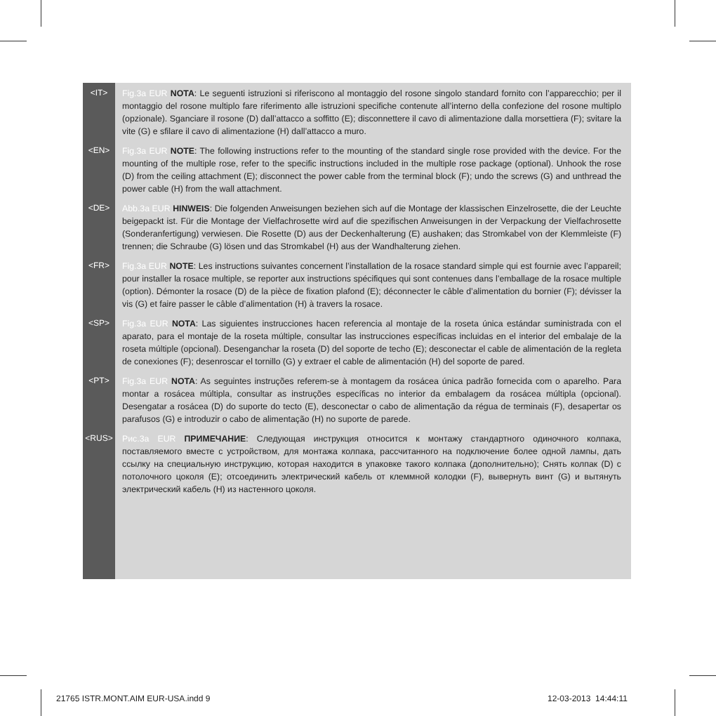<IT>
Fig.3a EUR NOTA: Le seguenti istruzioni si riferiscono al montaggio del rosone singolo standard fornito con l’apparecchio; per il montaggio del rosone multiplo fare riferimento alle istruzioni specifiche contenute all’interno della confezione del rosone multiplo (opzionale). Sganciare il rosone (D) dall’attacco a soffitto (E); disconnettere il cavo di alimentazione dalla morsettiera (F); svitare la vite (G) e sfilare il cavo di alimentazione (H) dall’attacco a muro.
<EN>
Fig.3a EUR NOTE: The following instructions refer to the mounting of the standard single rose provided with the device. For the mounting of the multiple rose, refer to the specific instructions included in the multiple rose package (optional). Unhook the rose (D) from the ceiling attachment (E); disconnect the power cable from the terminal block (F); undo the screws (G) and unthread the power cable (H) from the wall attachment.
<DE>
Abb.3a EUR HINWEIS: Die folgenden Anweisungen beziehen sich auf die Montage der klassischen Einzelrosette, die der Leuchte beigepackt ist. Für die Montage der Vielfachrosette wird auf die spezifischen Anweisungen in der Verpackung der Vielfachrosette (Sonderanfertigung) verwiesen. Die Rosette (D) aus der Deckenhalterung (E) aushaken; das Stromkabel von der Klemmleiste (F) trennen; die Schraube (G) lösen und das Stromkabel (H) aus der Wandhalterung ziehen.
<FR>
Fig.3a EUR NOTE: Les instructions suivantes concernent l’installation de la rosace standard simple qui est fournie avec l’appareil; pour installer la rosace multiple, se reporter aux instructions spécifiques qui sont contenues dans l’emballage de la rosace multiple (option). Démonter la rosace (D) de la pièce de fixation plafond (E); déconnecter le câble d’alimentation du bornier (F); dévisser la vis (G) et faire passer le câble d’alimentation (H) à travers la rosace.
<SP>
Fig.3a EUR NOTA: Las siguientes instrucciones hacen referencia al montaje de la roseta única estándar suministrada con el aparato, para el montaje de la roseta múltiple, consultar las instrucciones específicas incluidas en el interior del embalaje de la roseta múltiple (opcional). Desenganchar la roseta (D) del soporte de techo (E); desconectar el cable de alimentación de la regleta de conexiones (F); desenroscar el tornillo (G) y extraer el cable de alimentación (H) del soporte de pared.
<PT>
Fig.3a EUR NOTA: As seguintes instruções referem-se à montagem da rosácea única padrão fornecida com o aparelho. Para montar a rosácea múltipla, consultar as instruções específicas no interior da embalagem da rosácea múltipla (opcional). Desengatar a rosácea (D) do suporte do tecto (E), desconectar o cabo de alimentação da régua de terminais (F), desapertar os parafusos (G) e introduzir o cabo de alimentação (H) no suporte de parede.
<RUS>
Рис.3a EUR ПРИМЕЧАНИЕ: Следующая инструкция относится к монтажу стандартного одиночного колпака, поставляемого вместе с устройством, для монтажа колпака, рассчитанного на подключение более одной лампы, дать ссылку на специальную инструкцию, которая находится в упаковке такого колпака (дополнительно); Снять колпак (D) с потолочного цоколя (E); отсоединить электрический кабель от клеммной колодки (F), вывернуть винт (G) и вытянуть электрический кабель (H) из настенного цоколя.
21765 ISTR.MONT.AIM EUR-USA.indd 9
12-03-2013 14:44:11